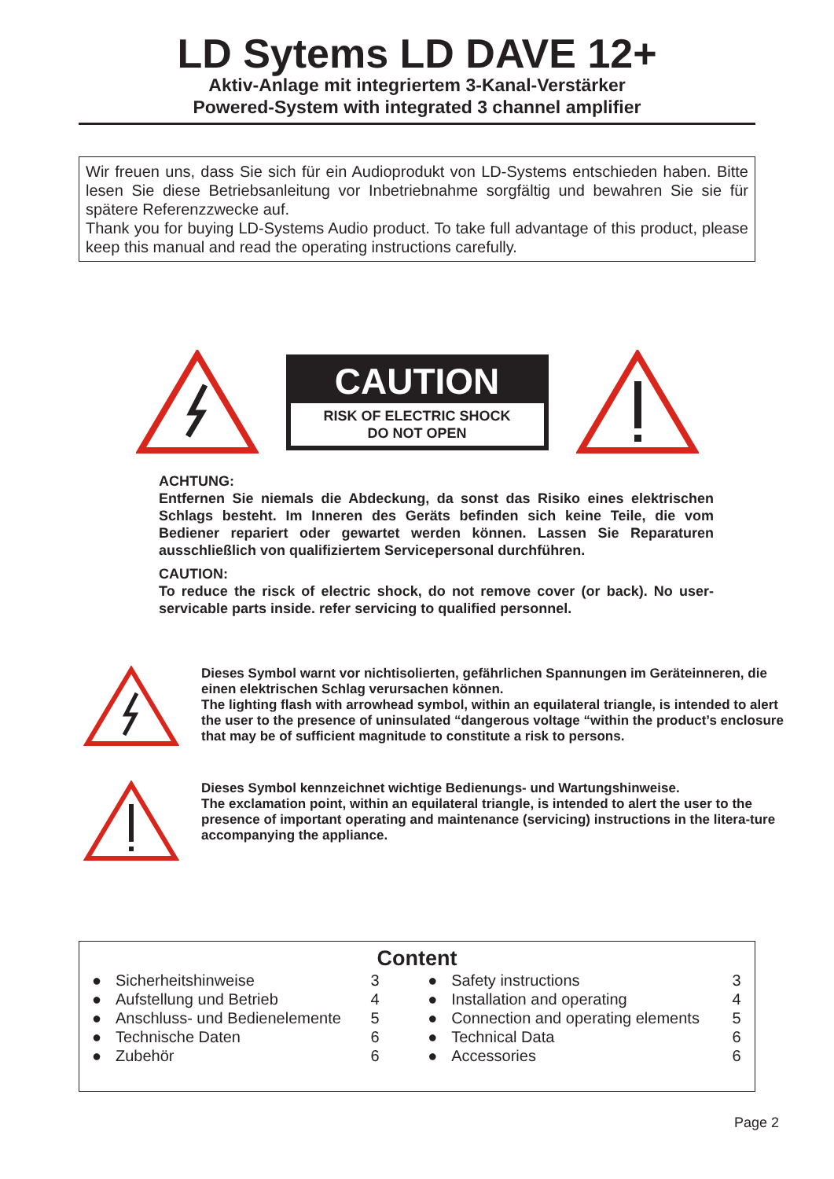LD Sytems LD DAVE 12+
Aktiv-Anlage mit integriertem 3-Kanal-Verstärker
Powered-System with integrated 3 channel amplifier
Wir freuen uns, dass Sie sich für ein Audioprodukt von LD-Systems entschieden haben. Bitte lesen Sie diese Betriebsanleitung vor Inbetriebnahme sorgfältig und bewahren Sie sie für spätere Referenzzwecke auf.
Thank you for buying LD-Systems Audio product. To take full advantage of this product, please keep this manual and read the operating instructions carefully.
CAUTION
RISK OF ELECTRIC SHOCK
DO NOT OPEN
ACHTUNG:
Entfernen Sie niemals die Abdeckung, da sonst das Risiko eines elektrischen Schlags besteht. Im Inneren des Geräts befinden sich keine Teile, die vom Bediener repariert oder gewartet werden können. Lassen Sie Reparaturen ausschließlich von qualifiziertem Servicepersonal durchführen.
CAUTION:
To reduce the risck of electric shock, do not remove cover (or back). No user-servicable parts inside. refer servicing to qualified personnel.
Dieses Symbol warnt vor nichtisolierten, gefährlichen Spannungen im Geräteinneren, die einen elektrischen Schlag verursachen können.
The lighting flash with arrowhead symbol, within an equilateral triangle, is intended to alert the user to the presence of uninsulated “dangerous voltage “within the product’s enclosure that may be of sufficient magnitude to constitute a risk to persons.
Dieses Symbol kennzeichnet wichtige Bedienungs- und Wartungshinweise.
The exclamation point, within an equilateral triangle, is intended to alert the user to the presence of important operating and maintenance (servicing) instructions in the litera-ture accompanying the appliance.
Content
| ● | Sicherheitshinweise | 3 | ● | Safety instructions | 3 |
| ● | Aufstellung und Betrieb | 4 | ● | Installation and operating | 4 |
| ● | Anschluss- und Bedienelemente | 5 | ● | Connection and operating elements | 5 |
| ● | Technische Daten | 6 | ● | Technical Data | 6 |
| ● | Zubehör | 6 | ● | Accessories | 6 |
Page 2